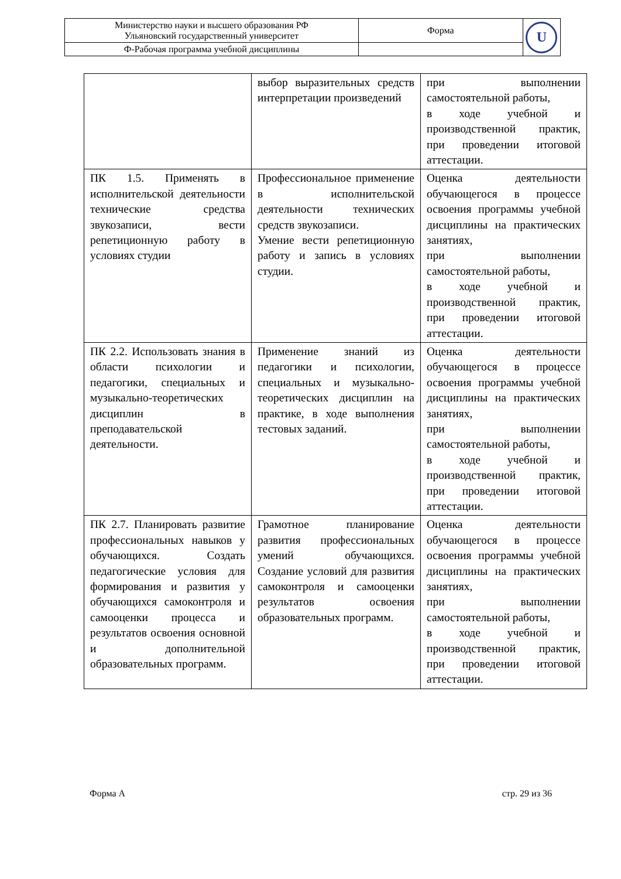| Министерство науки и высшего образования РФ Ульяновский государственный университет | Форма | U |
| Ф-Рабочая программа учебной дисциплины | | |
| | выбор выразительных средств интерпретации произведений | при выполнении самостоятельной работы, в ходе учебной и производственной практик, при проведении итоговой аттестации. |
| ПК 1.5. Применять в исполнительской деятельности технические средства звукозаписи, вести репетиционную работу в условиях студии | Профессиональное применение в исполнительской деятельности технических средств звукозаписи. Умение вести репетиционную работу и запись в условиях студии. | Оценка деятельности обучающегося в процессе освоения программы учебной дисциплины на практических занятиях, при выполнении самостоятельной работы, в ходе учебной и производственной практик, при проведении итоговой аттестации. |
| ПК 2.2. Использовать знания в области психологии и педагогики, специальных и музыкально-теоретических дисциплин в преподавательской деятельности. | Применение знаний из педагогики и психологии, специальных и музыкально-теоретических дисциплин на практике, в ходе выполнения тестовых заданий. | Оценка деятельности обучающегося в процессе освоения программы учебной дисциплины на практических занятиях, при выполнении самостоятельной работы, в ходе учебной и производственной практик, при проведении итоговой аттестации. |
| ПК 2.7. Планировать развитие профессиональных навыков у обучающихся. Создать педагогические условия для формирования и развития у обучающихся самоконтроля и самооценки процесса и результатов освоения основной и дополнительной образовательных программ. | Грамотное планирование развития профессиональных умений обучающихся. Создание условий для развития самоконтроля и самооценки результатов освоения образовательных программ. | Оценка деятельности обучающегося в процессе освоения программы учебной дисциплины на практических занятиях, при выполнении самостоятельной работы, в ходе учебной и производственной практик, при проведении итоговой аттестации. |
Форма А стр. 29 из 36